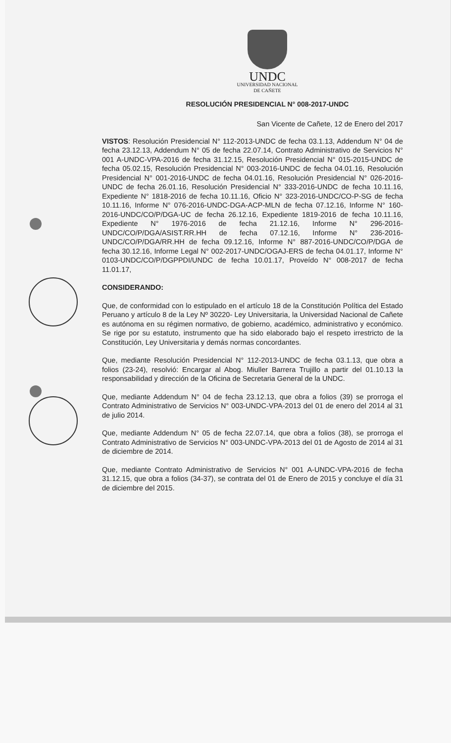UNDC
UNIVERSIDAD NACIONAL
DE CAÑETE
RESOLUCIÓN PRESIDENCIAL N° 008-2017-UNDC
San Vicente de Cañete, 12 de Enero del 2017
VISTOS: Resolución Presidencial N° 112-2013-UNDC de fecha 03.1.13, Addendum N° 04 de fecha 23.12.13, Addendum N° 05 de fecha 22.07.14, Contrato Administrativo de Servicios N° 001 A-UNDC-VPA-2016 de fecha 31.12.15, Resolución Presidencial N° 015-2015-UNDC de fecha 05.02.15, Resolución Presidencial N° 003-2016-UNDC de fecha 04.01.16, Resolución Presidencial N° 001-2016-UNDC de fecha 04.01.16, Resolución Presidencial N° 026-2016-UNDC de fecha 26.01.16, Resolución Presidencial N° 333-2016-UNDC de fecha 10.11.16, Expediente N° 1818-2016 de fecha 10.11.16, Oficio N° 323-2016-UNDC/CO-P-SG de fecha 10.11.16, Informe N° 076-2016-UNDC-DGA-ACP-MLN de fecha 07.12.16, Informe N° 160-2016-UNDC/CO/P/DGA-UC de fecha 26.12.16, Expediente 1819-2016 de fecha 10.11.16, Expediente N° 1976-2016 de fecha 21.12.16, Informe N° 296-2016-UNDC/CO/P/DGA/ASIST.RR.HH de fecha 07.12.16, Informe N° 236-2016-UNDC/CO/P/DGA/RR.HH de fecha 09.12.16, Informe N° 887-2016-UNDC/CO/P/DGA de fecha 30.12.16, Informe Legal N° 002-2017-UNDC/OGAJ-ERS de fecha 04.01.17, Informe N° 0103-UNDC/CO/P/DGPPDI/UNDC de fecha 10.01.17, Proveído N° 008-2017 de fecha 11.01.17,
CONSIDERANDO:
Que, de conformidad con lo estipulado en el artículo 18 de la Constitución Política del Estado Peruano y artículo 8 de la Ley Nº 30220- Ley Universitaria, la Universidad Nacional de Cañete es autónoma en su régimen normativo, de gobierno, académico, administrativo y económico. Se rige por su estatuto, instrumento que ha sido elaborado bajo el respeto irrestricto de la Constitución, Ley Universitaria y demás normas concordantes.
Que, mediante Resolución Presidencial N° 112-2013-UNDC de fecha 03.1.13, que obra a folios (23-24), resolvió: Encargar al Abog. Miuller Barrera Trujillo a partir del 01.10.13 la responsabilidad y dirección de la Oficina de Secretaria General de la UNDC.
Que, mediante Addendum N° 04 de fecha 23.12.13, que obra a folios (39) se prorroga el Contrato Administrativo de Servicios N° 003-UNDC-VPA-2013 del 01 de enero del 2014 al 31 de julio 2014.
Que, mediante Addendum N° 05 de fecha 22.07.14, que obra a folios (38), se prorroga el Contrato Administrativo de Servicios N° 003-UNDC-VPA-2013 del 01 de Agosto de 2014 al 31 de diciembre de 2014.
Que, mediante Contrato Administrativo de Servicios N° 001 A-UNDC-VPA-2016 de fecha 31.12.15, que obra a folios (34-37), se contrata del 01 de Enero de 2015 y concluye el día 31 de diciembre del 2015.